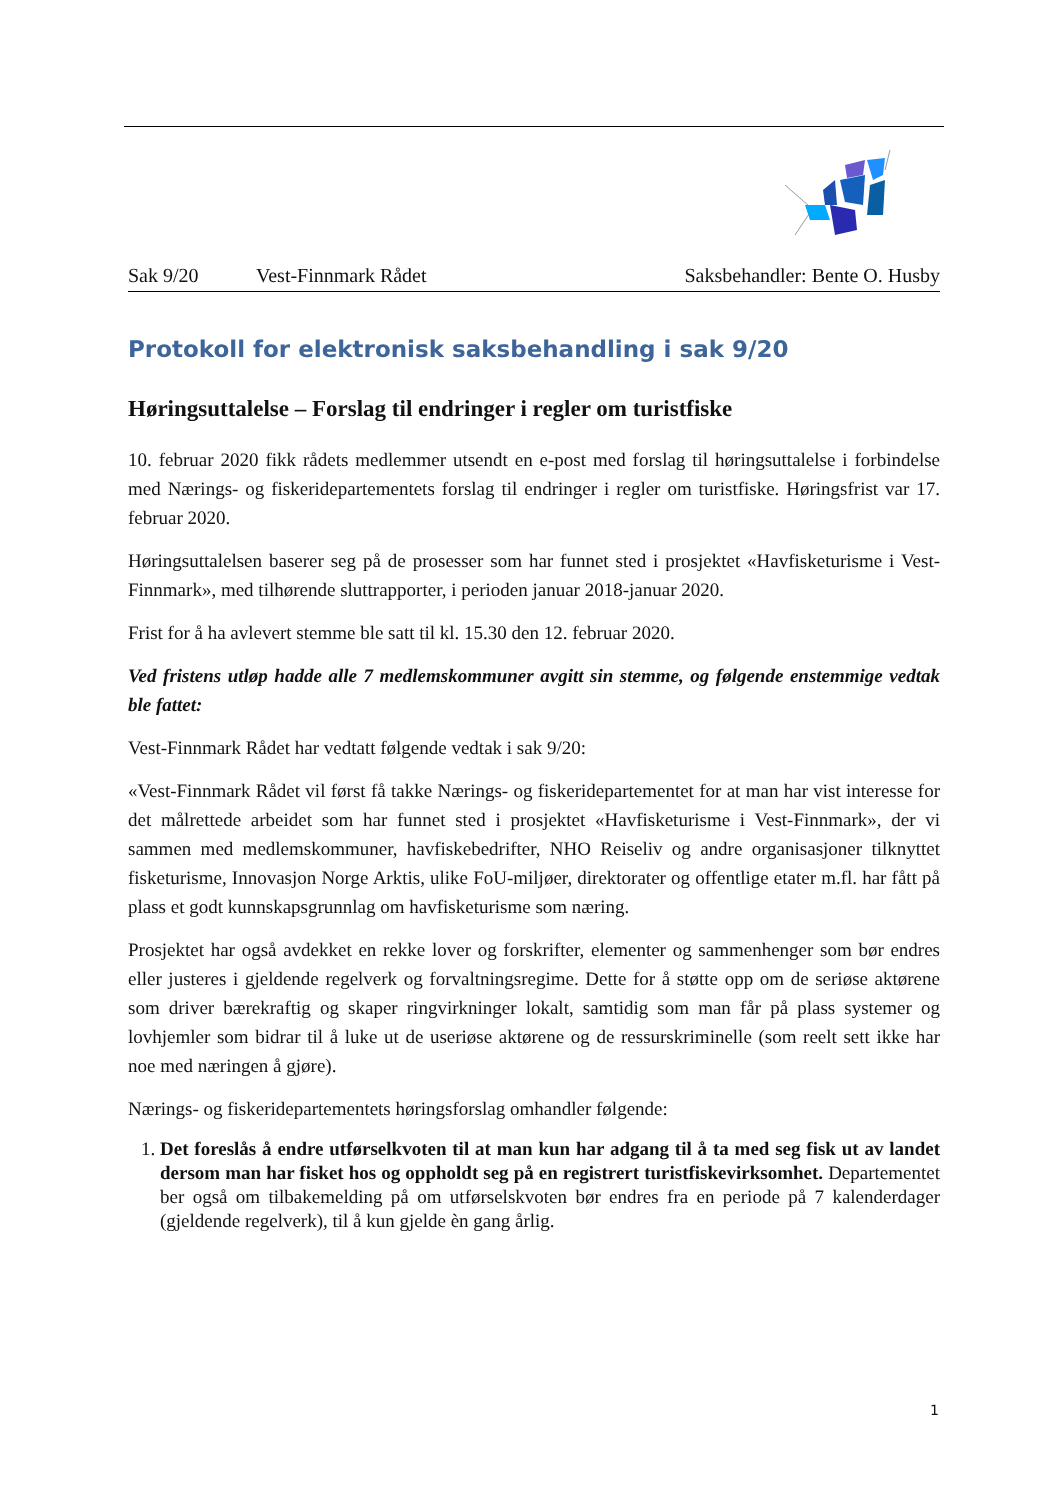Sak 9/20 Vest-Finnmark Rådet Saksbehandler: Bente O. Husby
Protokoll for elektronisk saksbehandling i sak 9/20
Høringsuttalelse – Forslag til endringer i regler om turistfiske
10. februar 2020 fikk rådets medlemmer utsendt en e-post med forslag til høringsuttalelse i forbindelse med Nærings- og fiskeridepartementets forslag til endringer i regler om turistfiske. Høringsfrist var 17. februar 2020.
Høringsuttalelsen baserer seg på de prosesser som har funnet sted i prosjektet «Havfisketurisme i Vest-Finnmark», med tilhørende sluttrapporter, i perioden januar 2018-januar 2020.
Frist for å ha avlevert stemme ble satt til kl. 15.30 den 12. februar 2020.
Ved fristens utløp hadde alle 7 medlemskommuner avgitt sin stemme, og følgende enstemmige vedtak ble fattet:
Vest-Finnmark Rådet har vedtatt følgende vedtak i sak 9/20:
«Vest-Finnmark Rådet vil først få takke Nærings- og fiskeridepartementet for at man har vist interesse for det målrettede arbeidet som har funnet sted i prosjektet «Havfisketurisme i Vest-Finnmark», der vi sammen med medlemskommuner, havfiskebedrifter, NHO Reiseliv og andre organisasjoner tilknyttet fisketurisme, Innovasjon Norge Arktis, ulike FoU-miljøer, direktorater og offentlige etater m.fl. har fått på plass et godt kunnskapsgrunnlag om havfisketurisme som næring.
Prosjektet har også avdekket en rekke lover og forskrifter, elementer og sammenhenger som bør endres eller justeres i gjeldende regelverk og forvaltningsregime. Dette for å støtte opp om de seriøse aktørene som driver bærekraftig og skaper ringvirkninger lokalt, samtidig som man får på plass systemer og lovhjemler som bidrar til å luke ut de useriøse aktørene og de ressurskriminelle (som reelt sett ikke har noe med næringen å gjøre).
Nærings- og fiskeridepartementets høringsforslag omhandler følgende:
1. Det foreslås å endre utførselkvoten til at man kun har adgang til å ta med seg fisk ut av landet dersom man har fisket hos og oppholdt seg på en registrert turistfiskevirksomhet. Departementet ber også om tilbakemelding på om utførselskvoten bør endres fra en periode på 7 kalenderdager (gjeldende regelverk), til å kun gjelde èn gang årlig.
1